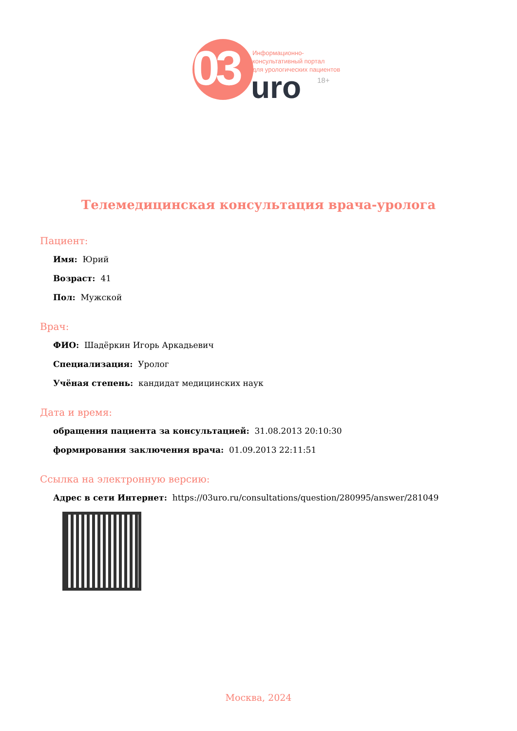03
Информационно-
консультативный портал
для урологических пациентов
uro 18+
Телемедицинская консультация врача-уролога
Пациент:
Имя: Юрий
Возраст: 41
Пол: Мужской
Врач:
ФИО: Шадёркин Игорь Аркадьевич
Специализация: Уролог
Учёная степень: кандидат медицинских наук
Дата и время:
обращения пациента за консультацией: 31.08.2013 20:10:30
формирования заключения врача: 01.09.2013 22:11:51
Ссылка на электронную версию:
Адрес в сети Интернет: https://03uro.ru/consultations/question/280995/answer/281049
Москва, 2024